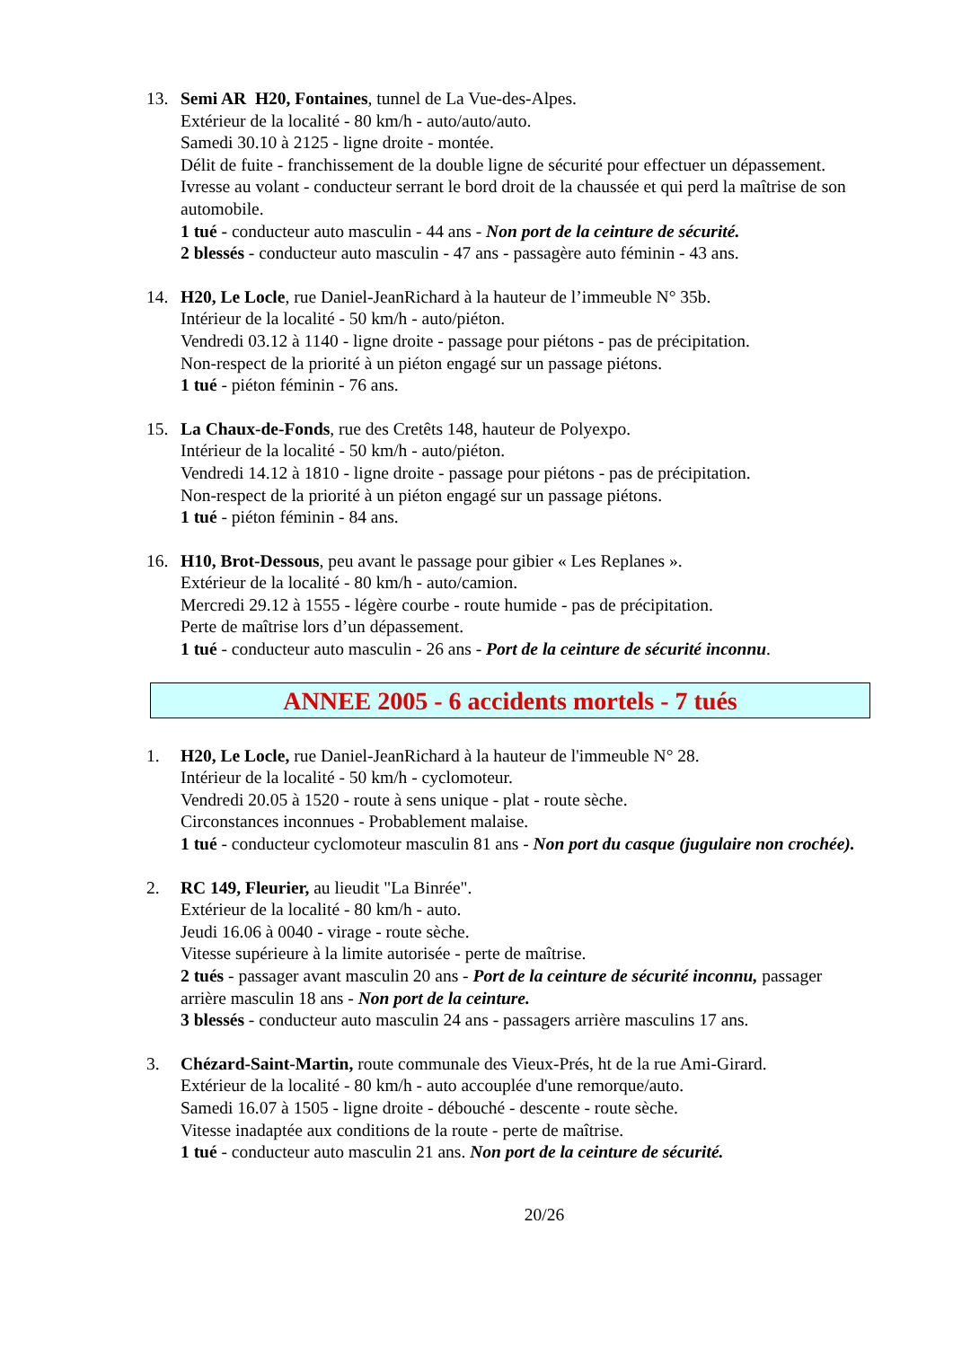13. Semi AR H20, Fontaines, tunnel de La Vue-des-Alpes.
Extérieur de la localité - 80 km/h - auto/auto/auto.
Samedi 30.10 à 2125 - ligne droite - montée.
Délit de fuite - franchissement de la double ligne de sécurité pour effectuer un dépassement.
Ivresse au volant - conducteur serrant le bord droit de la chaussée et qui perd la maîtrise de son automobile.
1 tué - conducteur auto masculin - 44 ans - Non port de la ceinture de sécurité.
2 blessés - conducteur auto masculin - 47 ans - passagère auto féminin - 43 ans.
14. H20, Le Locle, rue Daniel-JeanRichard à la hauteur de l’immeuble N° 35b.
Intérieur de la localité - 50 km/h - auto/piéton.
Vendredi 03.12 à 1140 - ligne droite - passage pour piétons - pas de précipitation.
Non-respect de la priorité à un piéton engagé sur un passage piétons.
1 tué - piéton féminin - 76 ans.
15. La Chaux-de-Fonds, rue des Cretêts 148, hauteur de Polyexpo.
Intérieur de la localité - 50 km/h - auto/piéton.
Vendredi 14.12 à 1810 - ligne droite - passage pour piétons - pas de précipitation.
Non-respect de la priorité à un piéton engagé sur un passage piétons.
1 tué - piéton féminin - 84 ans.
16. H10, Brot-Dessous, peu avant le passage pour gibier « Les Replanes ».
Extérieur de la localité - 80 km/h - auto/camion.
Mercredi 29.12 à 1555 - légère courbe - route humide - pas de précipitation.
Perte de maîtrise lors d’un dépassement.
1 tué - conducteur auto masculin - 26 ans - Port de la ceinture de sécurité inconnu.
ANNEE 2005 - 6 accidents mortels - 7 tués
1. H20, Le Locle, rue Daniel-JeanRichard à la hauteur de l'immeuble N° 28.
Intérieur de la localité - 50 km/h - cyclomoteur.
Vendredi 20.05 à 1520 - route à sens unique - plat - route sèche.
Circonstances inconnues - Probablement malaise.
1 tué - conducteur cyclomoteur masculin 81 ans - Non port du casque (jugulaire non crochée).
2. RC 149, Fleurier, au lieudit "La Binrée".
Extérieur de la localité - 80 km/h - auto.
Jeudi 16.06 à 0040 - virage - route sèche.
Vitesse supérieure à la limite autorisée - perte de maîtrise.
2 tués - passager avant masculin 20 ans - Port de la ceinture de sécurité inconnu, passager arrière masculin 18 ans - Non port de la ceinture.
3 blessés - conducteur auto masculin 24 ans - passagers arrière masculins 17 ans.
3. Chézard-Saint-Martin, route communale des Vieux-Prés, ht de la rue Ami-Girard.
Extérieur de la localité - 80 km/h - auto accouplée d'une remorque/auto.
Samedi 16.07 à 1505 - ligne droite - débouché - descente - route sèche.
Vitesse inadaptée aux conditions de la route - perte de maîtrise.
1 tué - conducteur auto masculin 21 ans. Non port de la ceinture de sécurité.
20/26